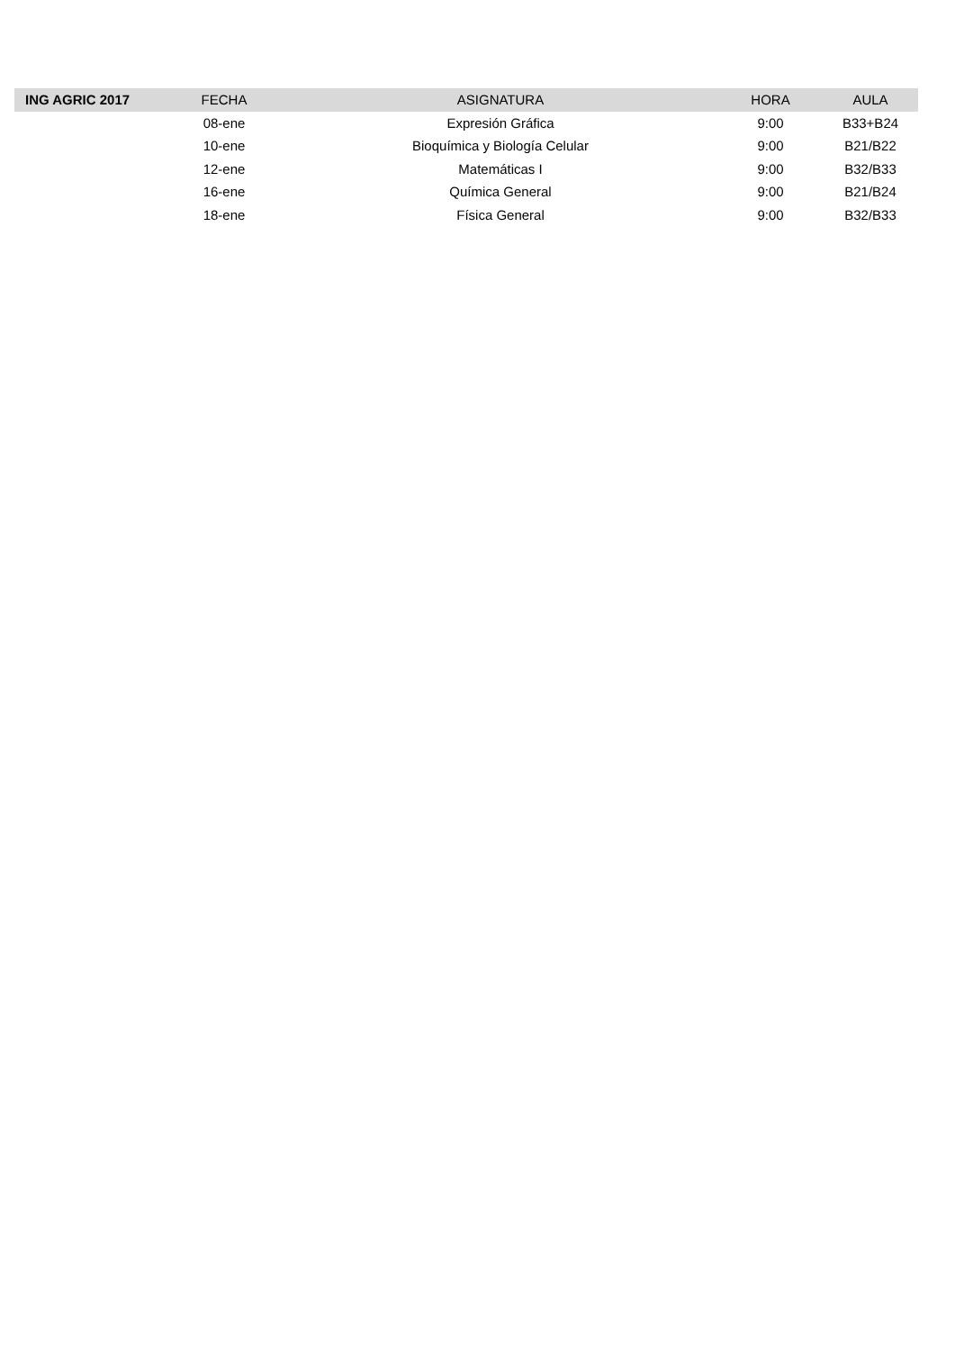| ING AGRIC 2017 | FECHA | ASIGNATURA | HORA | AULA |
| --- | --- | --- | --- | --- |
| | 08-ene | Expresión Gráfica | 9:00 | B33+B24 |
| | 10-ene | Bioquímica y Biología Celular | 9:00 | B21/B22 |
| | 12-ene | Matemáticas I | 9:00 | B32/B33 |
| | 16-ene | Química General | 9:00 | B21/B24 |
| | 18-ene | Física General | 9:00 | B32/B33 |